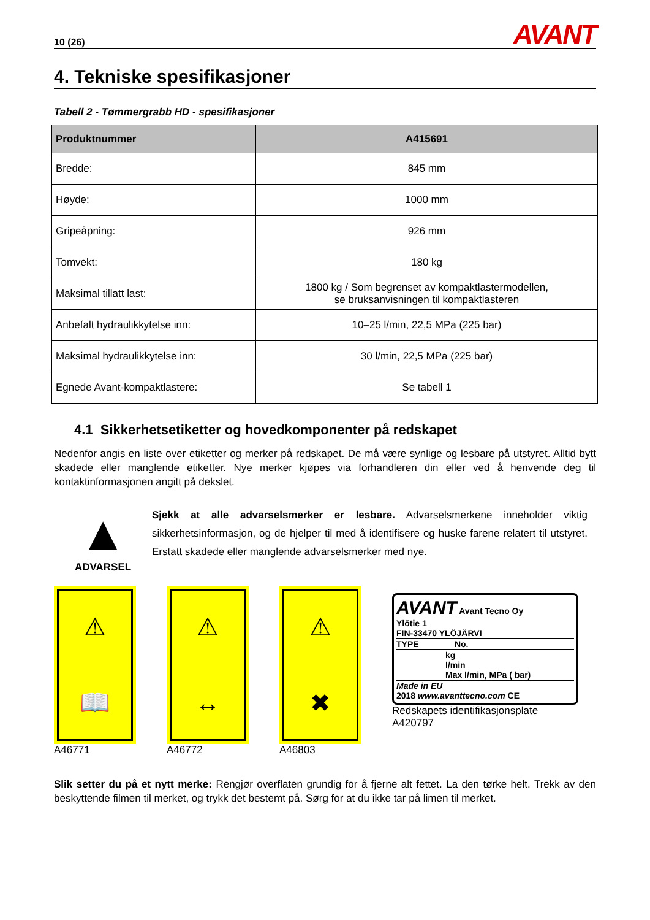10 (26) AVANT
4. Tekniske spesifikasjoner
Tabell 2 - Tømmergrabb HD - spesifikasjoner
| Produktnummer | A415691 |
| --- | --- |
| Bredde: | 845 mm |
| Høyde: | 1000 mm |
| Gripeåpning: | 926 mm |
| Tomvekt: | 180 kg |
| Maksimal tillatt last: | 1800 kg / Som begrenset av kompaktlastermodellen, se bruksanvisningen til kompaktlasteren |
| Anbefalt hydraulikkytelse inn: | 10–25 l/min, 22,5 MPa (225 bar) |
| Maksimal hydraulikkytelse inn: | 30 l/min, 22,5 MPa (225 bar) |
| Egnede Avant-kompaktlastere: | Se tabell 1 |
4.1 Sikkerhetsetiketter og hovedkomponenter på redskapet
Nedenfor angis en liste over etiketter og merker på redskapet. De må være synlige og lesbare på utstyret. Alltid bytt skadede eller manglende etiketter. Nye merker kjøpes via forhandleren din eller ved å henvende deg til kontaktinformasjonen angitt på dekslet.
▲
ADVARSEL
Sjekk at alle advarselsmerker er lesbare. Advarselsmerkene inneholder viktig sikkerhetsinformasjon, og de hjelper til med å identifisere og huske farene relatert til utstyret. Erstatt skadede eller manglende advarselsmerker med nye.
⚠
📖
A46771
⚠
↔
A46772
⚠
✖
A46803
AVANT Avant Tecno Oy
Ylötie 1
FIN-33470 YLÖJÄRVI
TYPE No.
kg
l/min
Max l/min, MPa ( bar)
Made in EU
2018 www.avanttecno.com CE
Redskapets identifikasjonsplate
A420797
Slik setter du på et nytt merke: Rengjør overflaten grundig for å fjerne alt fettet. La den tørke helt. Trekk av den beskyttende filmen til merket, og trykk det bestemt på. Sørg for at du ikke tar på limen til merket.